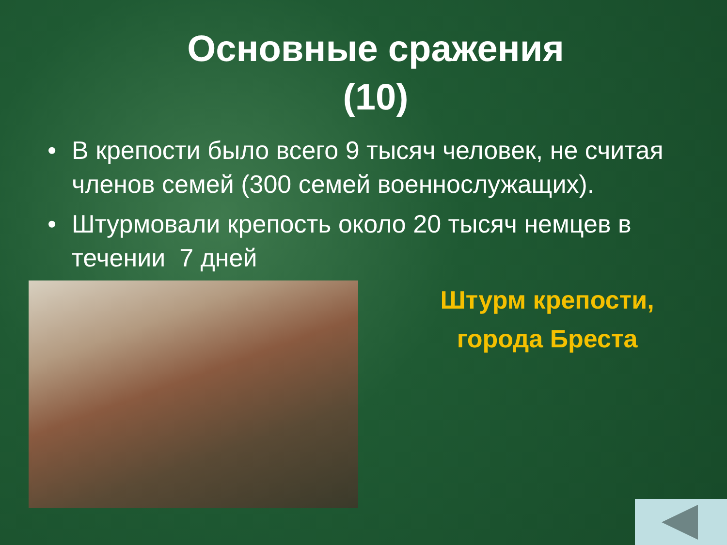Основные сражения
(10)
• В крепости было всего 9 тысяч человек, не считая членов семей (300 семей военнослужащих).
• Штурмовали крепость около 20 тысяч немцев в течении 7 дней
Штурм крепости,
города Бреста